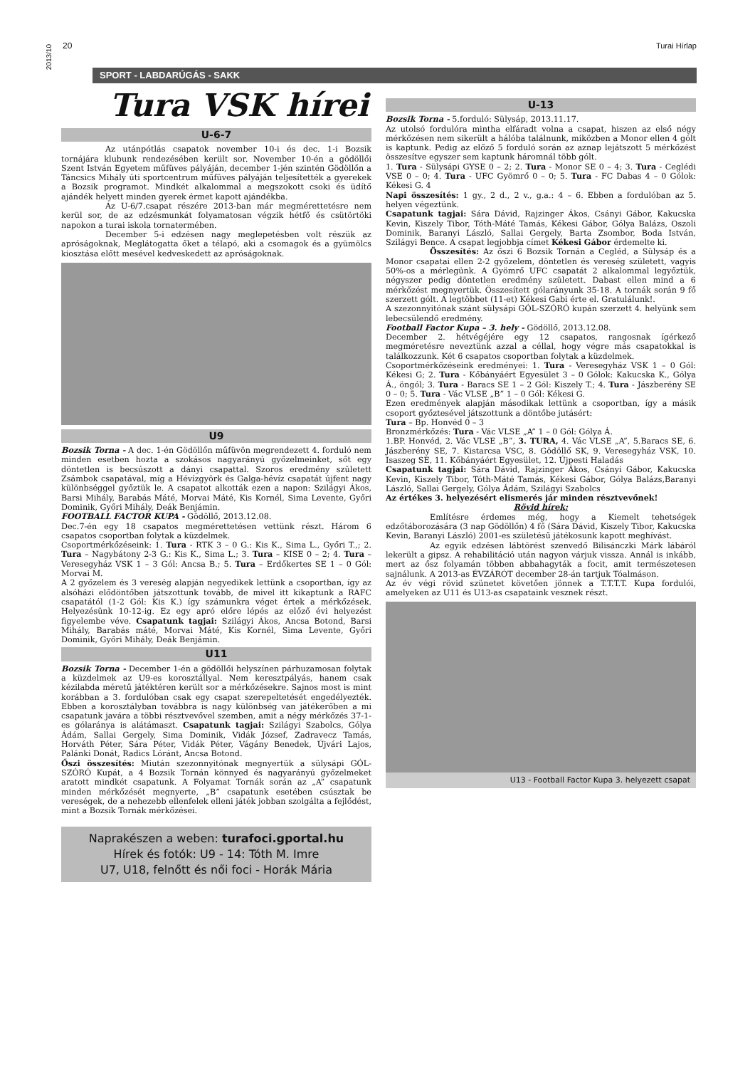2013/10
20 Turai Hírlap
SPORT - LABDARÚGÁS - SAKK
Tura VSK hírei
U-6-7
Az utánpótlás csapatok november 10-i és dec. 1-i Bozsik tornájára klubunk rendezésében került sor. November 10-én a gödöllői Szent István Egyetem műfüves pályáján, december 1-jén szintén Gödöllőn a Táncsics Mihály úti sportcentrum műfüves pályáján teljesítették a gyerekek a Bozsik programot. Mindkét alkalommal a megszokott csoki és üdítő ajándék helyett minden gyerek érmet kapott ajándékba.
Az U-6/7.csapat részére 2013-ban már megmérettetésre nem kerül sor, de az edzésmunkát folyamatosan végzik hétfő és csütörtöki napokon a turai iskola tornatermében.
December 5-i edzésen nagy meglepetésben volt részük az apróságoknak, Meglátogatta őket a télapó, aki a csomagok és a gyümölcs kiosztása előtt mesével kedveskedett az apróságoknak.
U9
Bozsik Torna - A dec. 1-én Gödöllőn műfüvön megrendezett 4. forduló nem minden esetben hozta a szokásos nagyarányú győzelmeinket, sőt egy döntetlen is becsúszott a dányi csapattal. Szoros eredmény született Zsámbok csapatával, míg a Hévízgyörk és Galga-hévíz csapatát újfent nagy különbséggel győztük le. A csapatot alkották ezen a napon: Szilágyi Ákos, Barsi Mihály, Barabás Máté, Morvai Máté, Kis Kornél, Sima Levente, Győri Dominik, Győri Mihály, Deák Benjámin.
FOOTBALL FACTOR KUPA - Gödöllő, 2013.12.08.
Dec.7-én egy 18 csapatos megmérettetésen vettünk részt. Három 6 csapatos csoportban folytak a küzdelmek.
Csoportmérkőzéseink: 1. Tura - RTK 3 – 0 G.: Kis K., Sima L., Győri T.,; 2. Tura – Nagybátony 2-3 G.: Kis K., Sima L.; 3. Tura – KISE 0 – 2; 4. Tura – Veresegyház VSK 1 – 3 Gól: Ancsa B.; 5. Tura – Erdőkertes SE 1 – 0 Gól: Morvai M.
A 2 győzelem és 3 vereség alapján negyedikek lettünk a csoportban, így az alsóházi elődöntőben játszottunk tovább, de mivel itt kikaptunk a RAFC csapatától (1-2 Gól: Kis K.) így számunkra véget értek a mérkőzések. Helyezésünk 10-12-ig. Ez egy apró előre lépés az előző évi helyezést figyelembe véve. Csapatunk tagjai: Szilágyi Ákos, Ancsa Botond, Barsi Mihály, Barabás máté, Morvai Máté, Kis Kornél, Sima Levente, Győri Dominik, Győri Mihály, Deák Benjámin.
U11
Bozsik Torna - December 1-én a gödöllői helyszínen párhuzamosan folytak a küzdelmek az U9-es korosztállyal. Nem keresztpályás, hanem csak kézilabda méretű játéktéren került sor a mérkőzésekre. Sajnos most is mint korábban a 3. fordulóban csak egy csapat szerepeltetését engedélyezték. Ebben a korosztályban továbbra is nagy különbség van játékerőben a mi csapatunk javára a többi résztvevővel szemben, amit a négy mérkőzés 37-1-es gólaránya is alátámaszt. Csapatunk tagjai: Szilágyi Szabolcs, Gólya Ádám, Sallai Gergely, Sima Dominik, Vidák József, Zadravecz Tamás, Horváth Péter, Sára Péter, Vidák Péter, Vágány Benedek, Újvári Lajos, Palánki Donát, Radics Lóránt, Ancsa Botond.
Őszi összesítés: Miután szezonnyitónak megnyertük a sülysápi GÓL-SZÓRÓ Kupát, a 4 Bozsik Tornán könnyed és nagyarányú győzelmeket aratott mindkét csapatunk. A Folyamat Tornák során az „A” csapatunk minden mérkőzését megnyerte, „B” csapatunk esetében csúsztak be vereségek, de a nehezebb ellenfelek elleni játék jobban szolgálta a fejlődést, mint a Bozsik Tornák mérkőzései.
Naprakészen a weben: turafoci.gportal.hu
Hírek és fotók: U9 - 14: Tóth M. Imre
U7, U18, felnőtt és női foci - Horák Mária
U-13
Bozsik Torna - 5.forduló: Sülysáp, 2013.11.17.
Az utolsó fordulóra mintha elfáradt volna a csapat, hiszen az első négy mérkőzésen nem sikerült a hálóba találnunk, miközben a Monor ellen 4 gólt is kaptunk. Pedig az előző 5 forduló során az aznap lejátszott 5 mérkőzést összesítve egyszer sem kaptunk háromnál több gólt.
1. Tura - Sülysápi GYSE 0 – 2; 2. Tura - Monor SE 0 – 4; 3. Tura - Ceglédi VSE 0 – 0; 4. Tura - UFC Gyömrő 0 – 0; 5. Tura - FC Dabas 4 – 0 Gólok: Kékesi G. 4
Napi összesítés: 1 gy., 2 d., 2 v., g.a.: 4 – 6. Ebben a fordulóban az 5. helyen végeztünk.
Csapatunk tagjai: Sára Dávid, Rajzinger Ákos, Csányi Gábor, Kakucska Kevin, Kiszely Tibor, Tóth-Máté Tamás, Kékesi Gábor, Gólya Balázs, Oszoli Dominik, Baranyi László, Sallai Gergely, Barta Zsombor, Boda István, Szilágyi Bence. A csapat legjobbja címet Kékesi Gábor érdemelte ki.
Összesítés: Az őszi 6 Bozsik Tornán a Cegléd, a Sülysáp és a Monor csapatai ellen 2-2 győzelem, döntetlen és vereség született, vagyis 50%-os a mérlegünk. A Gyömrő UFC csapatát 2 alkalommal legyőztük, négyszer pedig döntetlen eredmény született. Dabast ellen mind a 6 mérkőzést megnyertük. Összesített gólarányunk 35-18. A tornák során 9 fő szerzett gólt. A legtöbbet (11-et) Kékesi Gabi érte el. Gratulálunk!.
A szezonnyitónak szánt sülysápi GÓL-SZÓRÓ kupán szerzett 4. helyünk sem lebecsülendő eredmény.
Football Factor Kupa – 3. hely - Gödöllő, 2013.12.08.
December 2. hétvégéjére egy 12 csapatos, rangosnak ígérkező megméretésre neveztünk azzal a céllal, hogy végre más csapatokkal is találkozzunk. Két 6 csapatos csoportban folytak a küzdelmek.
Csoportmérkőzéseink eredményei: 1. Tura - Veresegyház VSK 1 – 0 Gól: Kékesi G; 2. Tura - Kőbányáért Egyesület 3 – 0 Gólok: Kakucska K., Gólya Á., öngól; 3. Tura - Baracs SE 1 – 2 Gól: Kiszely T.; 4. Tura - Jászberény SE 0 – 0; 5. Tura - Vác VLSE „B” 1 – 0 Gól: Kékesi G.
Ezen eredmények alapján másodikak lettünk a csoportban, így a másik csoport győztesével játszottunk a döntőbe jutásért:
Tura – Bp. Honvéd 0 – 3
Bronzmérkőzés: Tura - Vác VLSE „A” 1 – 0 Gól: Gólya Á.
1.BP. Honvéd, 2. Vác VLSE „B”, 3. TURA, 4. Vác VLSE „A”, 5.Baracs SE, 6. Jászberény SE, 7. Kistarcsa VSC, 8. Gödöllő SK, 9. Veresegyház VSK, 10. Isaszeg SE, 11. Kőbányáért Egyesület, 12. Újpesti Haladás
Csapatunk tagjai: Sára Dávid, Rajzinger Ákos, Csányi Gábor, Kakucska Kevin, Kiszely Tibor, Tóth-Máté Tamás, Kékesi Gábor, Gólya Balázs,Baranyi László, Sallai Gergely, Gólya Ádám, Szilágyi Szabolcs
Az értékes 3. helyezésért elismerés jár minden résztvevőnek!
Rövid hírek:
Említésre érdemes még, hogy a Kiemelt tehetségek edzőtáborozására (3 nap Gödöllőn) 4 fő (Sára Dávid, Kiszely Tibor, Kakucska Kevin, Baranyi László) 2001-es születésű játékosunk kapott meghívást.
Az egyik edzésen lábtörést szenvedő Bilisánczki Márk lábáról lekerült a gipsz. A rehabilitáció után nagyon várjuk vissza. Annál is inkább, mert az ősz folyamán többen abbahagyták a focit, amit természetesen sajnálunk. A 2013-as ÉVZÁRÓT december 28-án tartjuk Tóalmáson.
Az év végi rövid szünetet követően jönnek a T.T.T.T. Kupa fordulói, amelyeken az U11 és U13-as csapataink vesznek részt.
U13 - Football Factor Kupa 3. helyezett csapat